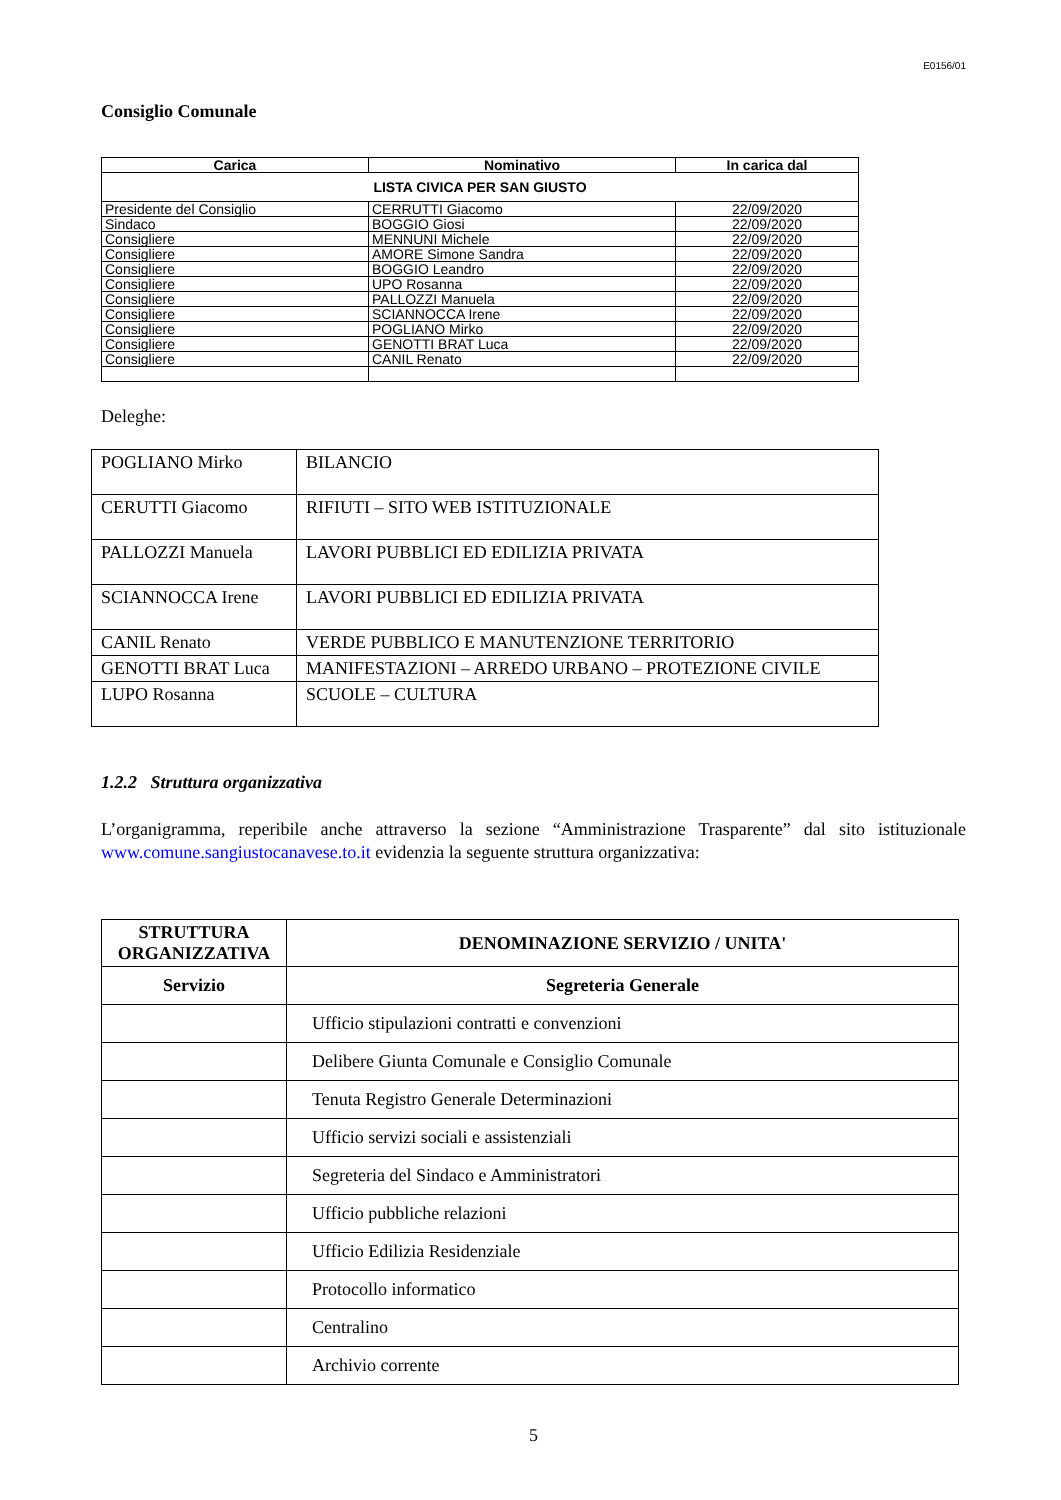E0156/01
Consiglio Comunale
| Carica | Nominativo | In carica dal |
| --- | --- | --- |
| LISTA CIVICA PER SAN GIUSTO | | |
| Presidente del Consiglio | CERRUTTI Giacomo | 22/09/2020 |
| Sindaco | BOGGIO Giosi | 22/09/2020 |
| Consigliere | MENNUNI Michele | 22/09/2020 |
| Consigliere | AMORE Simone Sandra | 22/09/2020 |
| Consigliere | BOGGIO Leandro | 22/09/2020 |
| Consigliere | UPO Rosanna | 22/09/2020 |
| Consigliere | PALLOZZI Manuela | 22/09/2020 |
| Consigliere | SCIANNOCCA Irene | 22/09/2020 |
| Consigliere | POGLIANO Mirko | 22/09/2020 |
| Consigliere | GENOTTI BRAT Luca | 22/09/2020 |
| Consigliere | CANIL Renato | 22/09/2020 |
Deleghe:
| POGLIANO Mirko | BILANCIO |
| CERUTTI Giacomo | RIFIUTI – SITO WEB ISTITUZIONALE |
| PALLOZZI Manuela | LAVORI PUBBLICI ED EDILIZIA PRIVATA |
| SCIANNOCCA Irene | LAVORI PUBBLICI ED EDILIZIA PRIVATA |
| CANIL Renato | VERDE PUBBLICO E MANUTENZIONE TERRITORIO |
| GENOTTI BRAT Luca | MANIFESTAZIONI – ARREDO URBANO – PROTEZIONE CIVILE |
| LUPO Rosanna | SCUOLE – CULTURA |
1.2.2 Struttura organizzativa
L’organigramma, reperibile anche attraverso la sezione “Amministrazione Trasparente” dal sito istituzionale www.comune.sangiustocanavese.to.it evidenzia la seguente struttura organizzativa:
| STRUTTURA ORGANIZZATIVA | DENOMINAZIONE SERVIZIO / UNITA' |
| --- | --- |
| Servizio | Segreteria Generale |
| | Ufficio stipulazioni contratti e convenzioni |
| | Delibere Giunta Comunale e Consiglio Comunale |
| | Tenuta Registro Generale Determinazioni |
| | Ufficio servizi sociali e assistenziali |
| | Segreteria del Sindaco e Amministratori |
| | Ufficio pubbliche relazioni |
| | Ufficio Edilizia Residenziale |
| | Protocollo informatico |
| | Centralino |
| | Archivio corrente |
5